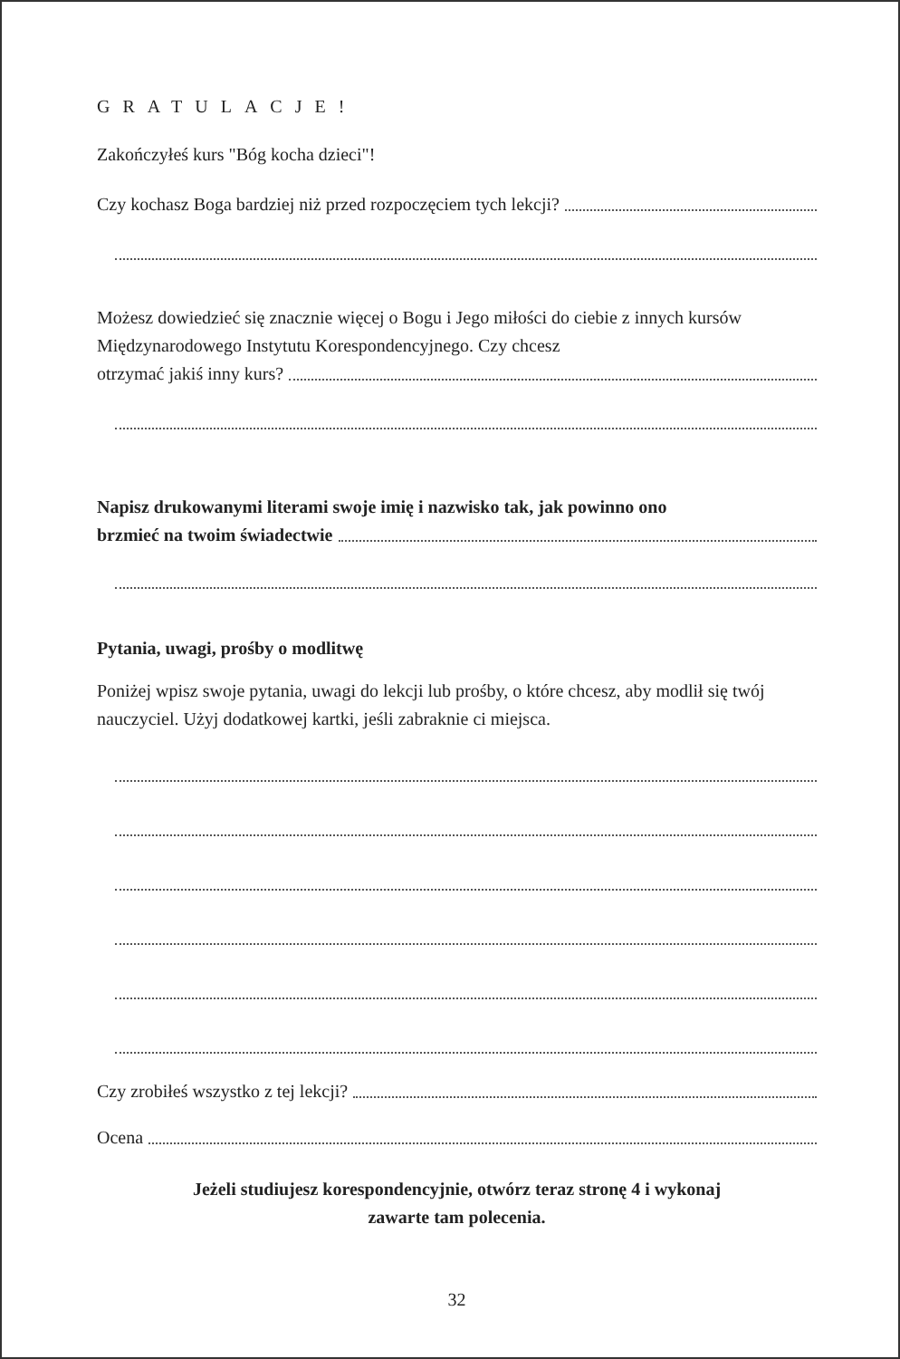GRATULACJE!
Zakończyłeś kurs "Bóg kocha dzieci"!
Czy kochasz Boga bardziej niż przed rozpoczęciem tych lekcji?
Możesz dowiedzieć się znacznie więcej o Bogu i Jego miłości do ciebie z innych kursów Międzynarodowego Instytutu Korespondencyjnego. Czy chcesz
otrzymać jakiś inny kurs?
Napisz drukowanymi literami swoje imię i nazwisko tak, jak powinno ono
brzmieć na twoim świadectwie
Pytania, uwagi, prośby o modlitwę
Poniżej wpisz swoje pytania, uwagi do lekcji lub prośby, o które chcesz, aby modlił się twój nauczyciel. Użyj dodatkowej kartki, jeśli zabraknie ci miejsca.
Czy zrobiłeś wszystko z tej lekcji?
Ocena
Jeżeli studiujesz korespondencyjnie, otwórz teraz stronę 4 i wykonaj
zawarte tam polecenia.
32